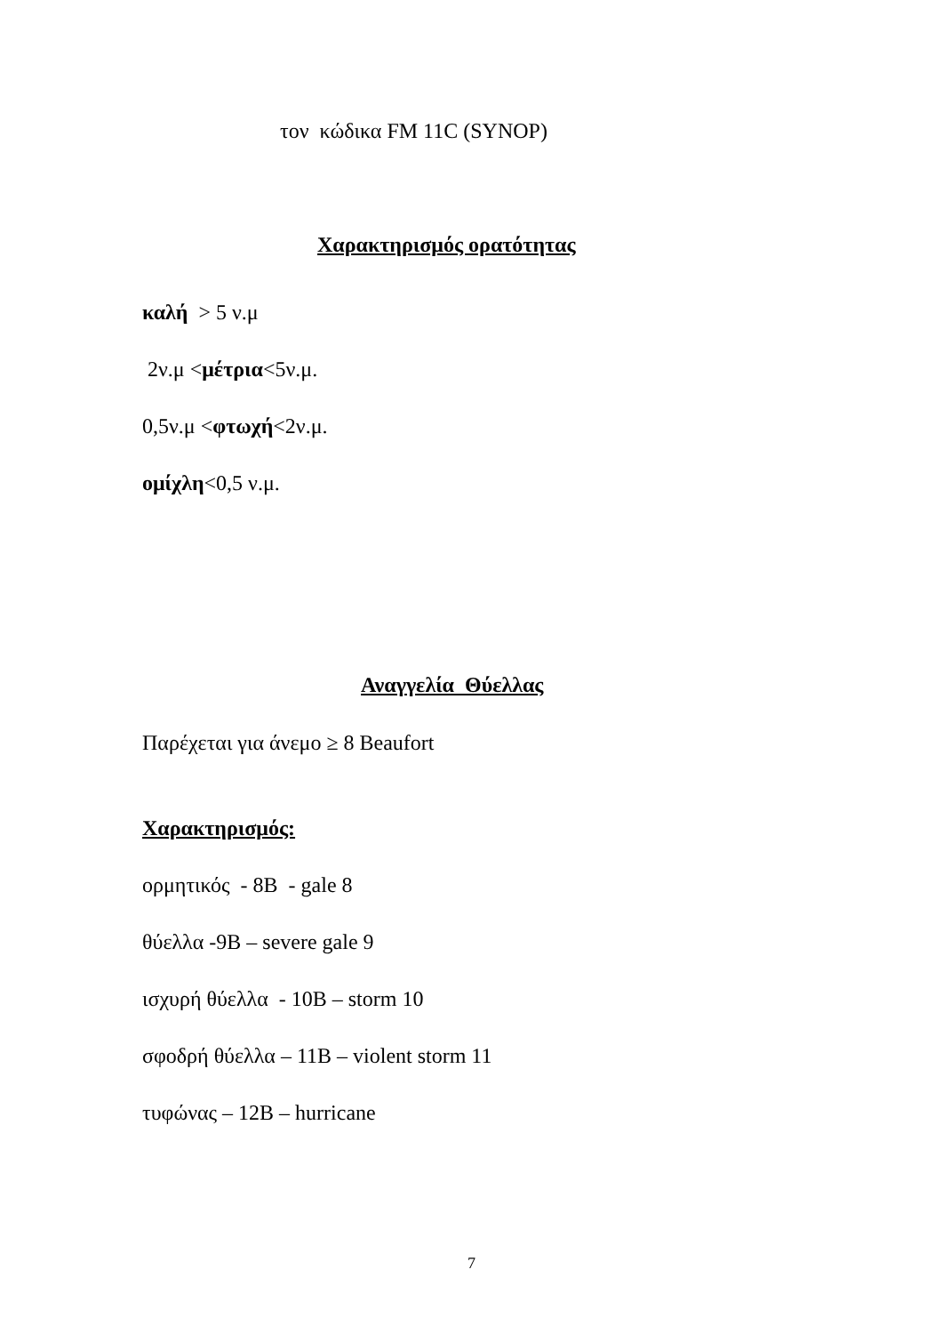τον κώδικα FM 11C (SYNOP)
Χαρακτηρισμός ορατότητας
καλή > 5 ν.μ
2ν.μ <μέτρια<5ν.μ.
0,5ν.μ <φτωχή<2ν.μ.
ομίχλη<0,5 ν.μ.
Αναγγελία Θύελλας
Παρέχεται για άνεμο ≥ 8 Beaufort
Χαρακτηρισμός:
ορμητικός - 8Β - gale 8
θύελλα -9Β – severe gale 9
ισχυρή θύελλα - 10Β – storm 10
σφοδρή θύελλα – 11Β – violent storm 11
τυφώνας – 12Β – hurricane
7